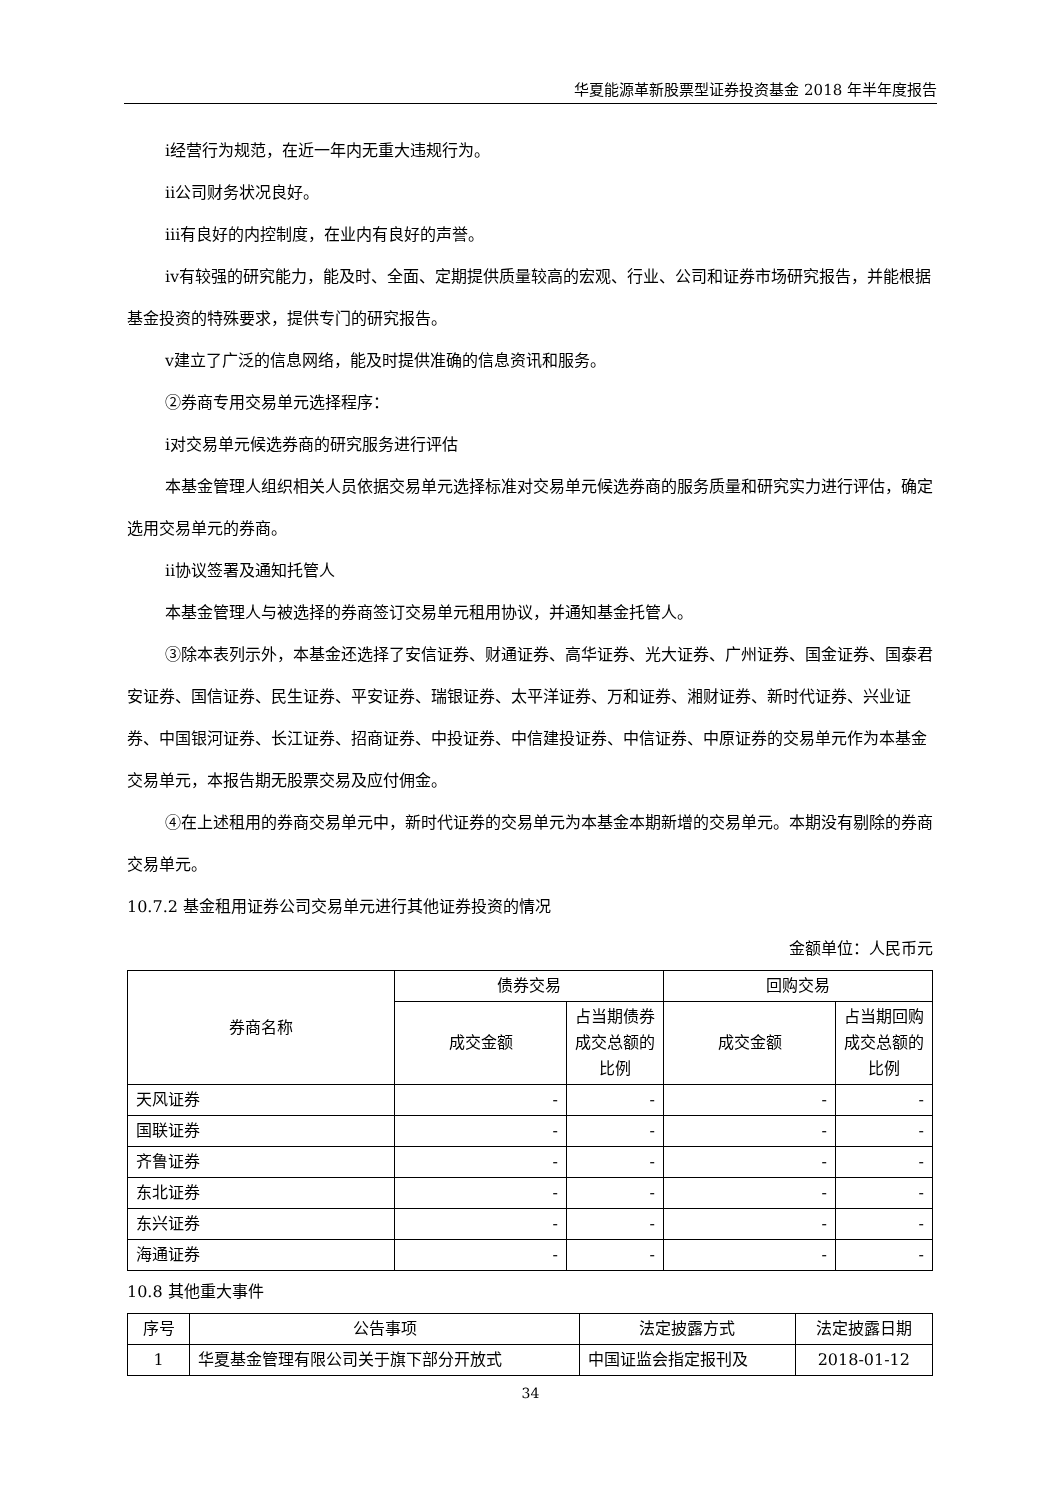华夏能源革新股票型证券投资基金 2018 年半年度报告
ⅰ经营行为规范，在近一年内无重大违规行为。
ⅱ公司财务状况良好。
ⅲ有良好的内控制度，在业内有良好的声誉。
ⅳ有较强的研究能力，能及时、全面、定期提供质量较高的宏观、行业、公司和证券市场研究报告，并能根据基金投资的特殊要求，提供专门的研究报告。
ⅴ建立了广泛的信息网络，能及时提供准确的信息资讯和服务。
②券商专用交易单元选择程序：
ⅰ对交易单元候选券商的研究服务进行评估
本基金管理人组织相关人员依据交易单元选择标准对交易单元候选券商的服务质量和研究实力进行评估，确定选用交易单元的券商。
ⅱ协议签署及通知托管人
本基金管理人与被选择的券商签订交易单元租用协议，并通知基金托管人。
③除本表列示外，本基金还选择了安信证券、财通证券、高华证券、光大证券、广州证券、国金证券、国泰君安证券、国信证券、民生证券、平安证券、瑞银证券、太平洋证券、万和证券、湘财证券、新时代证券、兴业证券、中国银河证券、长江证券、招商证券、中投证券、中信建投证券、中信证券、中原证券的交易单元作为本基金交易单元，本报告期无股票交易及应付佣金。
④在上述租用的券商交易单元中，新时代证券的交易单元为本基金本期新增的交易单元。本期没有剔除的券商交易单元。
10.7.2 基金租用证券公司交易单元进行其他证券投资的情况
金额单位：人民币元
| 券商名称 | 债券交易 | | 回购交易 | |
| --- | --- | --- | --- | --- |
| | 成交金额 | 占当期债券成交总额的比例 | 成交金额 | 占当期回购成交总额的比例 |
| 天风证券 | - | - | - | - |
| 国联证券 | - | - | - | - |
| 齐鲁证券 | - | - | - | - |
| 东北证券 | - | - | - | - |
| 东兴证券 | - | - | - | - |
| 海通证券 | - | - | - | - |
10.8 其他重大事件
| 序号 | 公告事项 | 法定披露方式 | 法定披露日期 |
| --- | --- | --- | --- |
| 1 | 华夏基金管理有限公司关于旗下部分开放式 | 中国证监会指定报刊及 | 2018-01-12 |
34